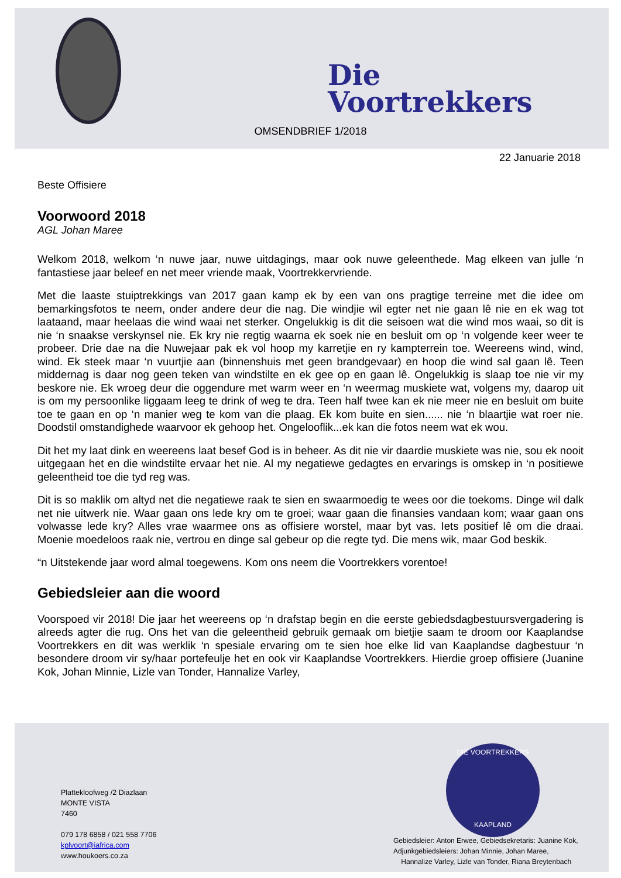Die
Voortrekkers
OMSENDBRIEF 1/2018
22 Januarie 2018
Beste Offisiere
Voorwoord 2018
AGL Johan Maree
Welkom 2018, welkom ‘n nuwe jaar, nuwe uitdagings, maar ook nuwe geleenthede. Mag elkeen van julle ‘n fantastiese jaar beleef en net meer vriende maak, Voortrekkervriende.
Met die laaste stuiptrekkings van 2017 gaan kamp ek by een van ons pragtige terreine met die idee om bemarkingsfotos te neem, onder andere deur die nag. Die windjie wil egter net nie gaan lê nie en ek wag tot laataand, maar heelaas die wind waai net sterker. Ongelukkig is dit die seisoen wat die wind mos waai, so dit is nie ‘n snaakse verskynsel nie. Ek kry nie regtig waarna ek soek nie en besluit om op ‘n volgende keer weer te probeer. Drie dae na die Nuwejaar pak ek vol hoop my karretjie en ry kampterrein toe. Weereens wind, wind, wind. Ek steek maar ‘n vuurtjie aan (binnenshuis met geen brandgevaar) en hoop die wind sal gaan lê. Teen middernag is daar nog geen teken van windstilte en ek gee op en gaan lê. Ongelukkig is slaap toe nie vir my beskore nie. Ek wroeg deur die oggendure met warm weer en ‘n weermag muskiete wat, volgens my, daarop uit is om my persoonlike liggaam leeg te drink of weg te dra. Teen half twee kan ek nie meer nie en besluit om buite toe te gaan en op ‘n manier weg te kom van die plaag. Ek kom buite en sien...... nie ‘n blaartjie wat roer nie. Doodstil omstandighede waarvoor ek gehoop het. Ongelooflik...ek kan die fotos neem wat ek wou.
Dit het my laat dink en weereens laat besef God is in beheer. As dit nie vir daardie muskiete was nie, sou ek nooit uitgegaan het en die windstilte ervaar het nie. Al my negatiewe gedagtes en ervarings is omskep in ‘n positiewe geleentheid toe die tyd reg was.
Dit is so maklik om altyd net die negatiewe raak te sien en swaarmoedig te wees oor die toekoms. Dinge wil dalk net nie uitwerk nie. Waar gaan ons lede kry om te groei; waar gaan die finansies vandaan kom; waar gaan ons volwasse lede kry? Alles vrae waarmee ons as offisiere worstel, maar byt vas. Iets positief lê om die draai. Moenie moedeloos raak nie, vertrou en dinge sal gebeur op die regte tyd. Die mens wik, maar God beskik.
“n Uitstekende jaar word almal toegewens. Kom ons neem die Voortrekkers vorentoe!
Gebiedsleier aan die woord
Voorspoed vir 2018! Die jaar het weereens op ‘n drafstap begin en die eerste gebiedsdagbestuursvergadering is alreeds agter die rug. Ons het van die geleentheid gebruik gemaak om bietjie saam te droom oor Kaaplandse Voortrekkers en dit was werklik ‘n spesiale ervaring om te sien hoe elke lid van Kaaplandse dagbestuur ‘n besondere droom vir sy/haar portefeulje het en ook vir Kaaplandse Voortrekkers. Hierdie groep offisiere (Juanine Kok, Johan Minnie, Lizle van Tonder, Hannalize Varley,
DIE VOORTREKKERS
KAAPLAND
Plattekloofweg /2 Diazlaan
MONTE VISTA
7460
079 178 6858 / 021 558 7706
kplvoort@iafrica.com
www.houkoers.co.za
Gebiedsleier: Anton Erwee, Gebiedsekretaris: Juanine Kok,
Adjunkgebiedsleiers: Johan Minnie, Johan Maree,
Hannalize Varley, Lizle van Tonder, Riana Breytenbach